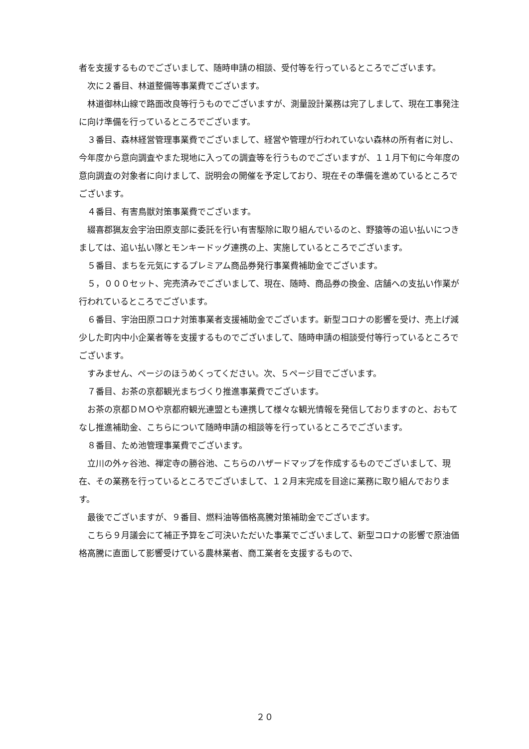者を支援するものでございまして、随時申請の相談、受付等を行っているところでございます。
次に２番目、林道整備等事業費でございます。
林道御林山線で路面改良等行うものでございますが、測量設計業務は完了しまして、現在工事発注に向け準備を行っているところでございます。
３番目、森林経営管理事業費でございまして、経営や管理が行われていない森林の所有者に対し、今年度から意向調査やまた現地に入っての調査等を行うものでございますが、１１月下旬に今年度の意向調査の対象者に向けまして、説明会の開催を予定しており、現在その準備を進めているところでございます。
４番目、有害鳥獣対策事業費でございます。
綴喜郡猟友会宇治田原支部に委託を行い有害駆除に取り組んでいるのと、野猿等の追い払いにつきましては、追い払い隊とモンキードッグ連携の上、実施しているところでございます。
５番目、まちを元気にするプレミアム商品券発行事業費補助金でございます。
５，０００セット、完売済みでございまして、現在、随時、商品券の換金、店舗への支払い作業が行われているところでございます。
６番目、宇治田原コロナ対策事業者支援補助金でございます。新型コロナの影響を受け、売上げ減少した町内中小企業者等を支援するものでございまして、随時申請の相談受付等行っているところでございます。
すみません、ページのほうめくってください。次、５ページ目でございます。
７番目、お茶の京都観光まちづくり推進事業費でございます。
お茶の京都ＤＭＯや京都府観光連盟とも連携して様々な観光情報を発信しておりますのと、おもてなし推進補助金、こちらについて随時申請の相談等を行っているところでございます。
８番目、ため池管理事業費でございます。
立川の外ヶ谷池、禅定寺の勝谷池、こちらのハザードマップを作成するものでございまして、現在、その業務を行っているところでございまして、１２月末完成を目途に業務に取り組んでおります。
最後でございますが、９番目、燃料油等価格高騰対策補助金でございます。
こちら９月議会にて補正予算をご可決いただいた事業でございまして、新型コロナの影響で原油価格高騰に直面して影響受けている農林業者、商工業者を支援するもので、
２０